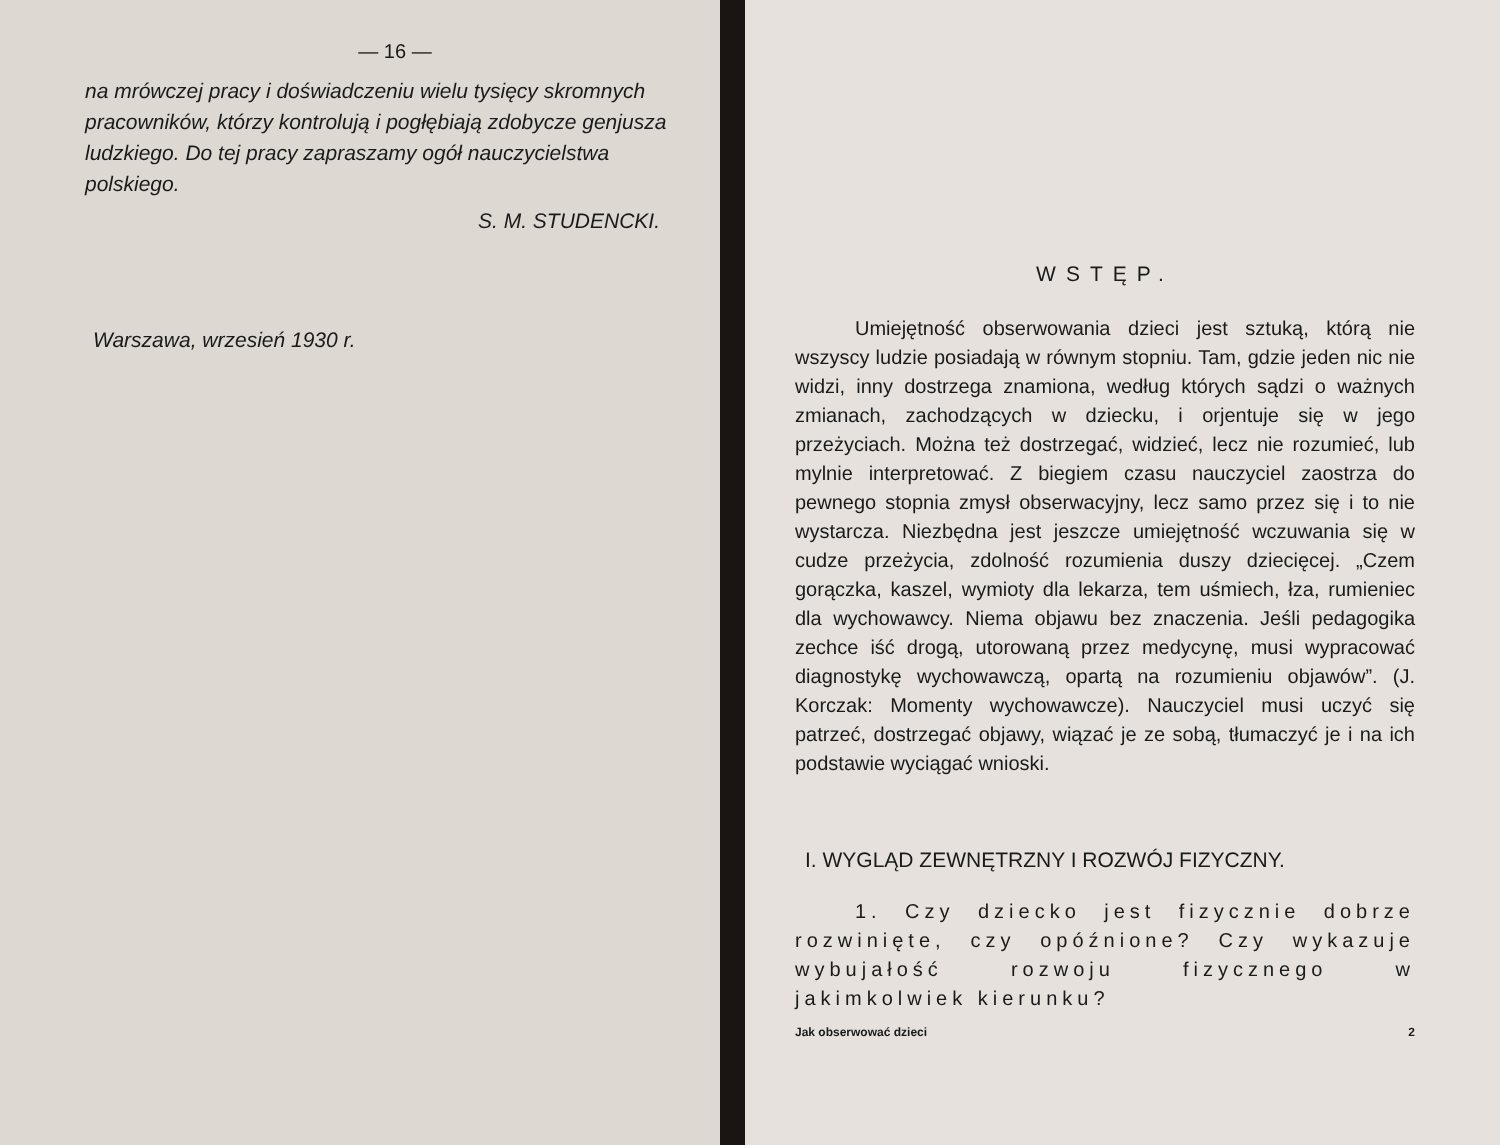— 16 —
na mrówczej pracy i doświadczeniu wielu tysięcy skromnych pracowników, którzy kontrolują i pogłębiają zdobycze genjusza ludzkiego. Do tej pracy zapraszamy ogół nauczycielstwa polskiego.
S. M. STUDENCKI.
Warszawa, wrzesień 1930 r.
WSTĘP.
Umiejętność obserwowania dzieci jest sztuką, którą nie wszyscy ludzie posiadają w równym stopniu. Tam, gdzie jeden nic nie widzi, inny dostrzega znamiona, według których sądzi o ważnych zmianach, zachodzących w dziecku, i orjentuje się w jego przeżyciach. Można też dostrzegać, widzieć, lecz nie rozumieć, lub mylnie interpretować. Z biegiem czasu nauczyciel zaostrza do pewnego stopnia zmysł obserwacyjny, lecz samo przez się i to nie wystarcza. Niezbędna jest jeszcze umiejętność wczuwania się w cudze przeżycia, zdolność rozumienia duszy dziecięcej. „Czem gorączka, kaszel, wymioty dla lekarza, tem uśmiech, łza, rumieniec dla wychowawcy. Niema objawu bez znaczenia. Jeśli pedagogika zechce iść drogą, utorowaną przez medycynę, musi wypracować diagnostykę wychowawczą, opartą na rozumieniu objawów”. (J. Korczak: Momenty wychowawcze). Nauczyciel musi uczyć się patrzeć, dostrzegać objawy, wiązać je ze sobą, tłumaczyć je i na ich podstawie wyciągać wnioski.
I. WYGLĄD ZEWNĘTRZNY I ROZWÓJ FIZYCZNY.
1. Czy dziecko jest fizycznie dobrze rozwinięte, czy opóźnione? Czy wykazuje wybujałość rozwoju fizycznego w jakimkolwiek kierunku?
Jak obserwować dzieci 2